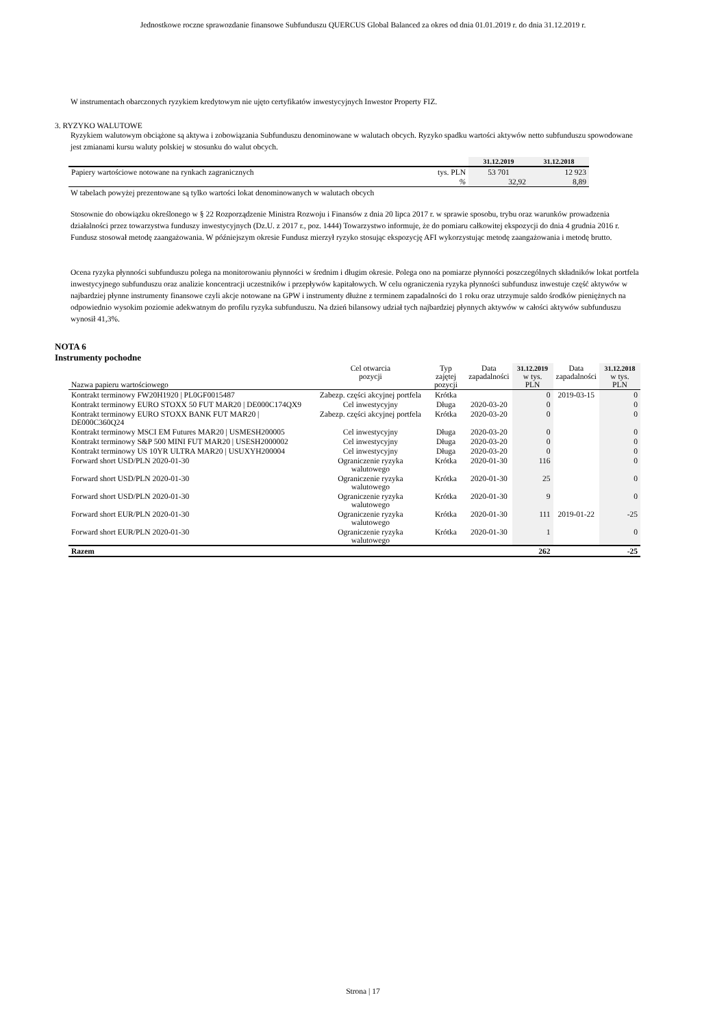Jednostkowe roczne sprawozdanie finansowe Subfunduszu QUERCUS Global Balanced za okres od dnia 01.01.2019 r. do dnia 31.12.2019 r.
W instrumentach obarczonych ryzykiem kredytowym nie ujęto certyfikatów inwestycyjnych Inwestor Property FIZ.
3. RYZYKO WALUTOWE
Ryzykiem walutowym obciążone są aktywa i zobowiązania Subfunduszu denominowane w walutach obcych. Ryzyko spadku wartości aktywów netto subfunduszu spowodowane jest zmianami kursu waluty polskiej w stosunku do walut obcych.
| | | 31.12.2019 | 31.12.2018 |
| --- | --- | --- | --- |
| Papiery wartościowe notowane na rynkach zagranicznych | tys. PLN | 53 701 | 12 923 |
| | % | 32,92 | 8,89 |
W tabelach powyżej prezentowane są tylko wartości lokat denominowanych w walutach obcych
Stosownie do obowiązku określonego w § 22 Rozporządzenie Ministra Rozwoju i Finansów z dnia 20 lipca 2017 r. w sprawie sposobu, trybu oraz warunków prowadzenia działalności przez towarzystwa funduszy inwestycyjnych (Dz.U. z 2017 r., poz. 1444) Towarzystwo informuje, że do pomiaru całkowitej ekspozycji do dnia 4 grudnia 2016 r. Fundusz stosował metodę zaangażowania. W późniejszym okresie Fundusz mierzył ryzyko stosując ekspozycję AFI wykorzystując metodę zaangażowania i metodę brutto.
Ocena ryzyka płynności subfunduszu polega na monitorowaniu płynności w średnim i długim okresie. Polega ono na pomiarze płynności poszczególnych składników lokat portfela inwestycyjnego subfunduszu oraz analizie koncentracji uczestników i przepływów kapitałowych. W celu ograniczenia ryzyka płynności subfundusz inwestuje część aktywów w najbardziej płynne instrumenty finansowe czyli akcje notowane na GPW i instrumenty dłużne z terminem zapadalności do 1 roku oraz utrzymuje saldo środków pieniężnych na odpowiednio wysokim poziomie adekwatnym do profilu ryzyka subfunduszu. Na dzień bilansowy udział tych najbardziej płynnych aktywów w całości aktywów subfunduszu wynosił 41,3%.
NOTA 6
Instrumenty pochodne
| Nazwa papieru wartościowego | Cel otwarcia pozycji | Typ zajętej pozycji | Data zapadalności | 31.12.2019 w tys. PLN | Data zapadalności | 31.12.2018 w tys. PLN |
| --- | --- | --- | --- | --- | --- | --- |
| Kontrakt terminowy FW20H1920 / PL0GF0015487 | Zabezp. części akcyjnej portfela | Krótka | | 0 | 2019-03-15 | 0 |
| Kontrakt terminowy EURO STOXX 50 FUT MAR20 / DE000C174QX9 | Cel inwestycyjny | Długa | 2020-03-20 | 0 | | 0 |
| Kontrakt terminowy EURO STOXX BANK FUT MAR20 / DE000C360Q24 | Zabezp. części akcyjnej portfela | Krótka | 2020-03-20 | 0 | | 0 |
| Kontrakt terminowy MSCI EM Futures MAR20 / USMESH200005 | Cel inwestycyjny | Długa | 2020-03-20 | 0 | | 0 |
| Kontrakt terminowy S&P 500 MINI FUT MAR20 / USESH2000002 | Cel inwestycyjny | Długa | 2020-03-20 | 0 | | 0 |
| Kontrakt terminowy US 10YR ULTRA MAR20 / USUXYH200004 | Cel inwestycyjny | Długa | 2020-03-20 | 0 | | 0 |
| Forward short USD/PLN 2020-01-30 | Ograniczenie ryzyka walutowego | Krótka | 2020-01-30 | 116 | | 0 |
| Forward short USD/PLN 2020-01-30 | Ograniczenie ryzyka walutowego | Krótka | 2020-01-30 | 25 | | 0 |
| Forward short USD/PLN 2020-01-30 | Ograniczenie ryzyka walutowego | Krótka | 2020-01-30 | 9 | | 0 |
| Forward short EUR/PLN 2020-01-30 | Ograniczenie ryzyka walutowego | Krótka | 2020-01-30 | 111 | 2019-01-22 | -25 |
| Forward short EUR/PLN 2020-01-30 | Ograniczenie ryzyka walutowego | Krótka | 2020-01-30 | 1 | | 0 |
| Razem | | | | 262 | | -25 |
Strona | 17